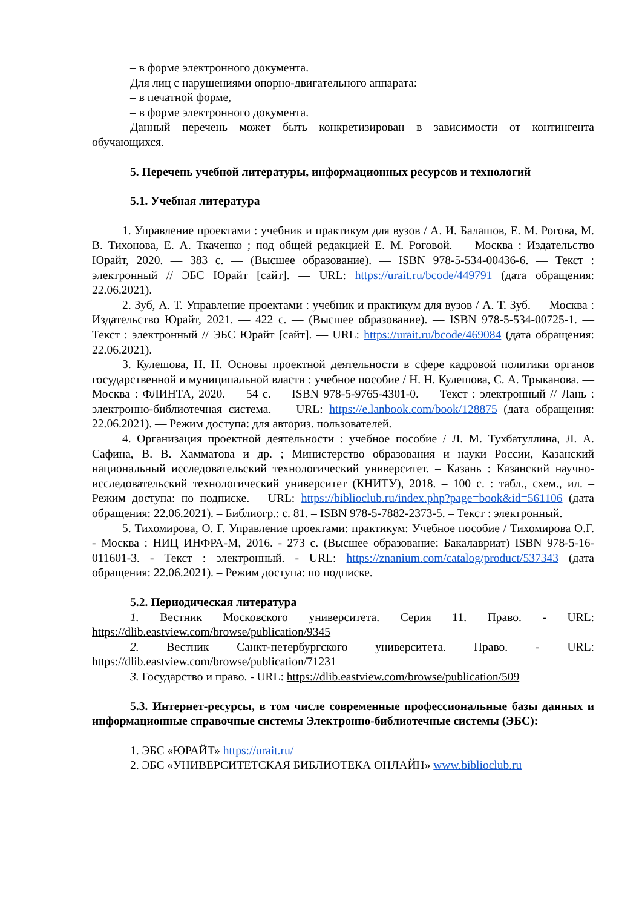– в форме электронного документа.
Для лиц с нарушениями опорно-двигательного аппарата:
– в печатной форме,
– в форме электронного документа.
Данный перечень может быть конкретизирован в зависимости от контингента обучающихся.
5. Перечень учебной литературы, информационных ресурсов и технологий
5.1. Учебная литература
1. Управление проектами : учебник и практикум для вузов / А. И. Балашов, Е. М. Рогова, М. В. Тихонова, Е. А. Ткаченко ; под общей редакцией Е. М. Роговой. — Москва : Издательство Юрайт, 2020. — 383 с. — (Высшее образование). — ISBN 978-5-534-00436-6. — Текст : электронный // ЭБС Юрайт [сайт]. — URL: https://urait.ru/bcode/449791 (дата обращения: 22.06.2021).
2. Зуб, А. Т. Управление проектами : учебник и практикум для вузов / А. Т. Зуб. — Москва : Издательство Юрайт, 2021. — 422 с. — (Высшее образование). — ISBN 978-5-534-00725-1. — Текст : электронный // ЭБС Юрайт [сайт]. — URL: https://urait.ru/bcode/469084 (дата обращения: 22.06.2021).
3. Кулешова, Н. Н. Основы проектной деятельности в сфере кадровой политики органов государственной и муниципальной власти : учебное пособие / Н. Н. Кулешова, С. А. Трыканова. — Москва : ФЛИНТА, 2020. — 54 с. — ISBN 978-5-9765-4301-0. — Текст : электронный // Лань : электронно-библиотечная система. — URL: https://e.lanbook.com/book/128875 (дата обращения: 22.06.2021). — Режим доступа: для авториз. пользователей.
4. Организация проектной деятельности : учебное пособие / Л. М. Тухбатуллина, Л. А. Сафина, В. В. Хамматова и др. ; Министерство образования и науки России, Казанский национальный исследовательский технологический университет. – Казань : Казанский научно-исследовательский технологический университет (КНИТУ), 2018. – 100 с. : табл., схем., ил. – Режим доступа: по подписке. – URL: https://biblioclub.ru/index.php?page=book&id=561106 (дата обращения: 22.06.2021). – Библиогр.: с. 81. – ISBN 978-5-7882-2373-5. – Текст : электронный.
5. Тихомирова, О. Г. Управление проектами: практикум: Учебное пособие / Тихомирова О.Г. - Москва : НИЦ ИНФРА-М, 2016. - 273 с. (Высшее образование: Бакалавриат) ISBN 978-5-16-011601-3. - Текст : электронный. - URL: https://znanium.com/catalog/product/537343 (дата обращения: 22.06.2021). – Режим доступа: по подписке.
5.2. Периодическая литература
1. Вестник Московского университета. Серия 11. Право. - URL: https://dlib.eastview.com/browse/publication/9345
2. Вестник Санкт-петербургского университета. Право. - URL: https://dlib.eastview.com/browse/publication/71231
3. Государство и право. - URL: https://dlib.eastview.com/browse/publication/509
5.3. Интернет-ресурсы, в том числе современные профессиональные базы данных и информационные справочные системы Электронно-библиотечные системы (ЭБС):
1. ЭБС «ЮРАЙТ» https://urait.ru/
2. ЭБС «УНИВЕРСИТЕТСКАЯ БИБЛИОТЕКА ОНЛАЙН» www.biblioclub.ru